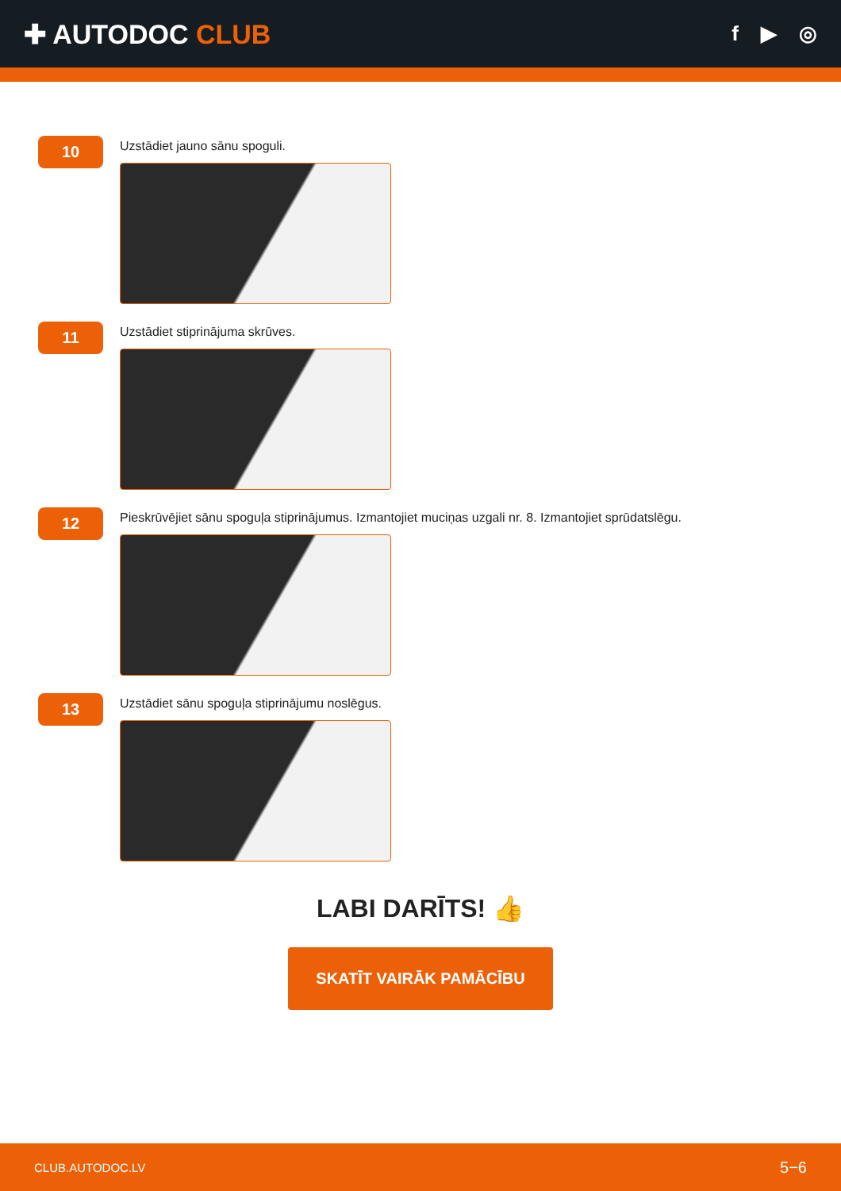✚ AUTODOC CLUB
f ▶ ◎
10
Uzstādiet jauno sānu spoguli.
11
Uzstādiet stiprinājuma skrūves.
12
Pieskrūvējiet sānu spoguļa stiprinājumus. Izmantojiet muciņas uzgali nr. 8. Izmantojiet sprūdatslēgu.
13
Uzstādiet sānu spoguļa stiprinājumu noslēgus.
LABI DARĪTS! 👍
SKATĪT VAIRĀK PAMĀCĪBU
CLUB.AUTODOC.LV 5−6